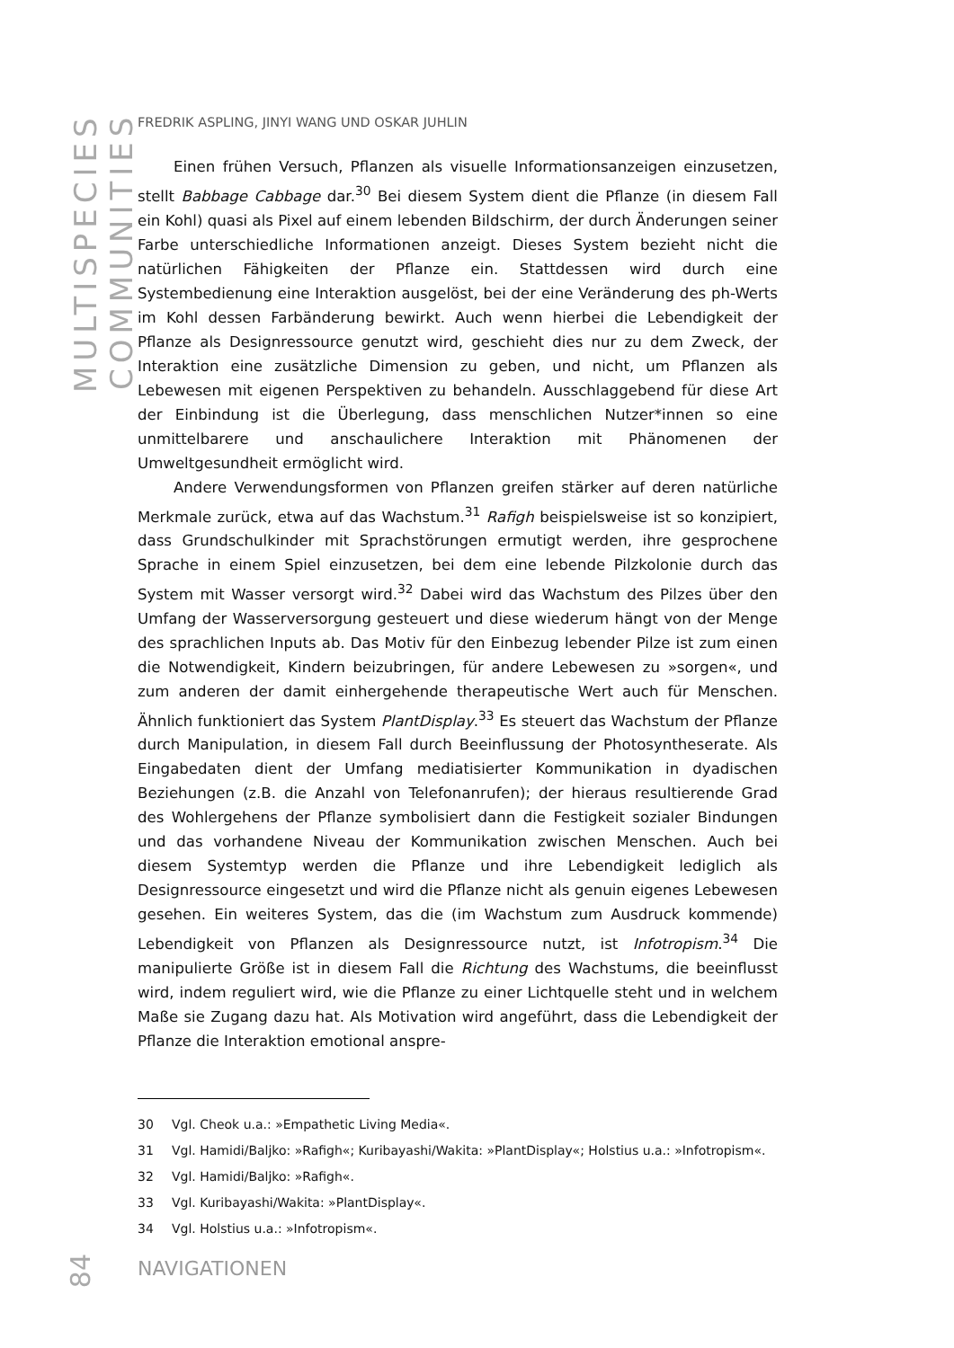MULTISPECIES COMMUNITIES
84
FREDRIK ASPLING, JINYI WANG UND OSKAR JUHLIN
Einen frühen Versuch, Pflanzen als visuelle Informationsanzeigen einzusetzen, stellt Babbage Cabbage dar.<sup>30</sup> Bei diesem System dient die Pflanze (in diesem Fall ein Kohl) quasi als Pixel auf einem lebenden Bildschirm, der durch Änderungen seiner Farbe unterschiedliche Informationen anzeigt. Dieses System bezieht nicht die natürlichen Fähigkeiten der Pflanze ein. Stattdessen wird durch eine Systembedienung eine Interaktion ausgelöst, bei der eine Veränderung des ph-Werts im Kohl dessen Farbänderung bewirkt. Auch wenn hierbei die Lebendigkeit der Pflanze als Designressource genutzt wird, geschieht dies nur zu dem Zweck, der Interaktion eine zusätzliche Dimension zu geben, und nicht, um Pflanzen als Lebewesen mit eigenen Perspektiven zu behandeln. Ausschlaggebend für diese Art der Einbindung ist die Überlegung, dass menschlichen Nutzer*innen so eine unmittelbarere und anschaulichere Interaktion mit Phänomenen der Umweltgesundheit ermöglicht wird.
Andere Verwendungsformen von Pflanzen greifen stärker auf deren natürliche Merkmale zurück, etwa auf das Wachstum.<sup>31</sup> Rafigh beispielsweise ist so konzipiert, dass Grundschulkinder mit Sprachstörungen ermutigt werden, ihre gesprochene Sprache in einem Spiel einzusetzen, bei dem eine lebende Pilzkolonie durch das System mit Wasser versorgt wird.<sup>32</sup> Dabei wird das Wachstum des Pilzes über den Umfang der Wasserversorgung gesteuert und diese wiederum hängt von der Menge des sprachlichen Inputs ab. Das Motiv für den Einbezug lebender Pilze ist zum einen die Notwendigkeit, Kindern beizubringen, für andere Lebewesen zu »sorgen«, und zum anderen der damit einhergehende therapeutische Wert auch für Menschen. Ähnlich funktioniert das System PlantDisplay.<sup>33</sup> Es steuert das Wachstum der Pflanze durch Manipulation, in diesem Fall durch Beeinflussung der Photosyntheserate. Als Eingabedaten dient der Umfang mediatisierter Kommunikation in dyadischen Beziehungen (z.B. die Anzahl von Telefonanrufen); der hieraus resultierende Grad des Wohlergehens der Pflanze symbolisiert dann die Festigkeit sozialer Bindungen und das vorhandene Niveau der Kommunikation zwischen Menschen. Auch bei diesem Systemtyp werden die Pflanze und ihre Lebendigkeit lediglich als Designressource eingesetzt und wird die Pflanze nicht als genuin eigenes Lebewesen gesehen. Ein weiteres System, das die (im Wachstum zum Ausdruck kommende) Lebendigkeit von Pflanzen als Designressource nutzt, ist Infotropism.<sup>34</sup> Die manipulierte Größe ist in diesem Fall die Richtung des Wachstums, die beeinflusst wird, indem reguliert wird, wie die Pflanze zu einer Lichtquelle steht und in welchem Maße sie Zugang dazu hat. Als Motivation wird angeführt, dass die Lebendigkeit der Pflanze die Interaktion emotional anspre-
30 Vgl. Cheok u.a.: »Empathetic Living Media«.
31 Vgl. Hamidi/Baljko: »Rafigh«; Kuribayashi/Wakita: »PlantDisplay«; Holstius u.a.: »Infotropism«.
32 Vgl. Hamidi/Baljko: »Rafigh«.
33 Vgl. Kuribayashi/Wakita: »PlantDisplay«.
34 Vgl. Holstius u.a.: »Infotropism«.
NAVIGATIONEN